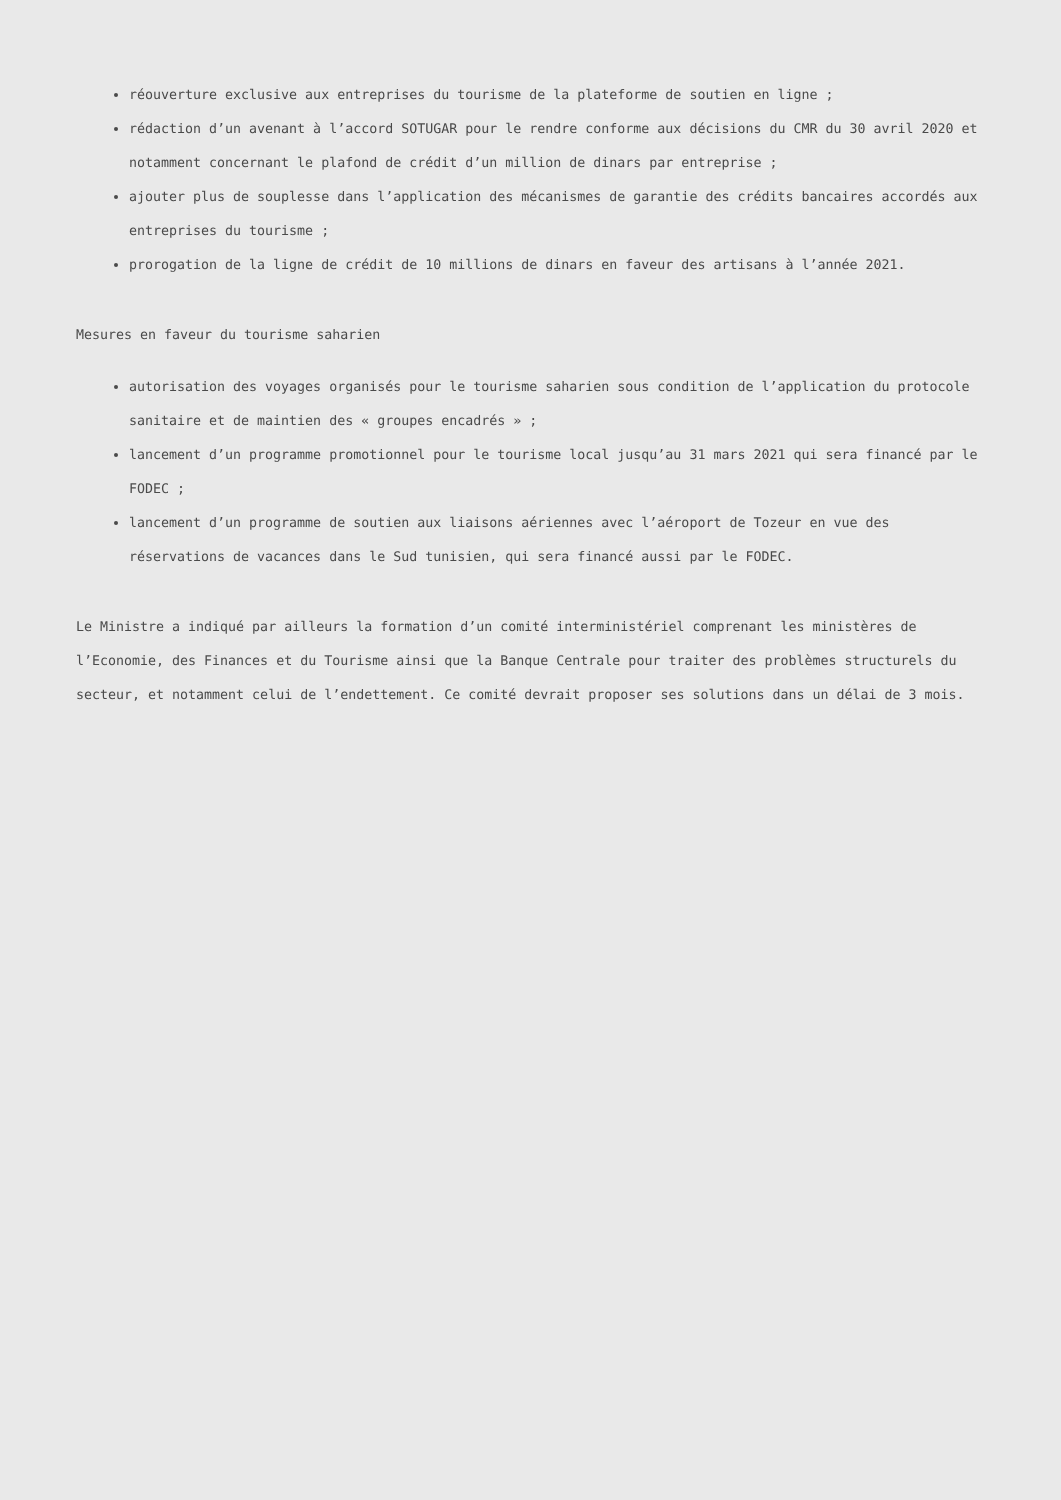réouverture exclusive aux entreprises du tourisme de la plateforme de soutien en ligne ;
rédaction d’un avenant à l’accord SOTUGAR pour le rendre conforme aux décisions du CMR du 30 avril 2020 et notamment concernant le plafond de crédit d’un million de dinars par entreprise ;
ajouter plus de souplesse dans l’application des mécanismes de garantie des crédits bancaires accordés aux entreprises du tourisme ;
prorogation de la ligne de crédit de 10 millions de dinars en faveur des artisans à l’année 2021.
Mesures en faveur du tourisme saharien
autorisation des voyages organisés pour le tourisme saharien sous condition de l’application du protocole sanitaire et de maintien des « groupes encadrés » ;
lancement d’un programme promotionnel pour le tourisme local jusqu’au 31 mars 2021 qui sera financé par le FODEC ;
lancement d’un programme de soutien aux liaisons aériennes avec l’aéroport de Tozeur en vue des réservations de vacances dans le Sud tunisien, qui sera financé aussi par le FODEC.
Le Ministre a indiqué par ailleurs la formation d’un comité interministériel comprenant les ministères de l’Economie, des Finances et du Tourisme ainsi que la Banque Centrale pour traiter des problèmes structurels du secteur, et notamment celui de l’endettement. Ce comité devrait proposer ses solutions dans un délai de 3 mois.